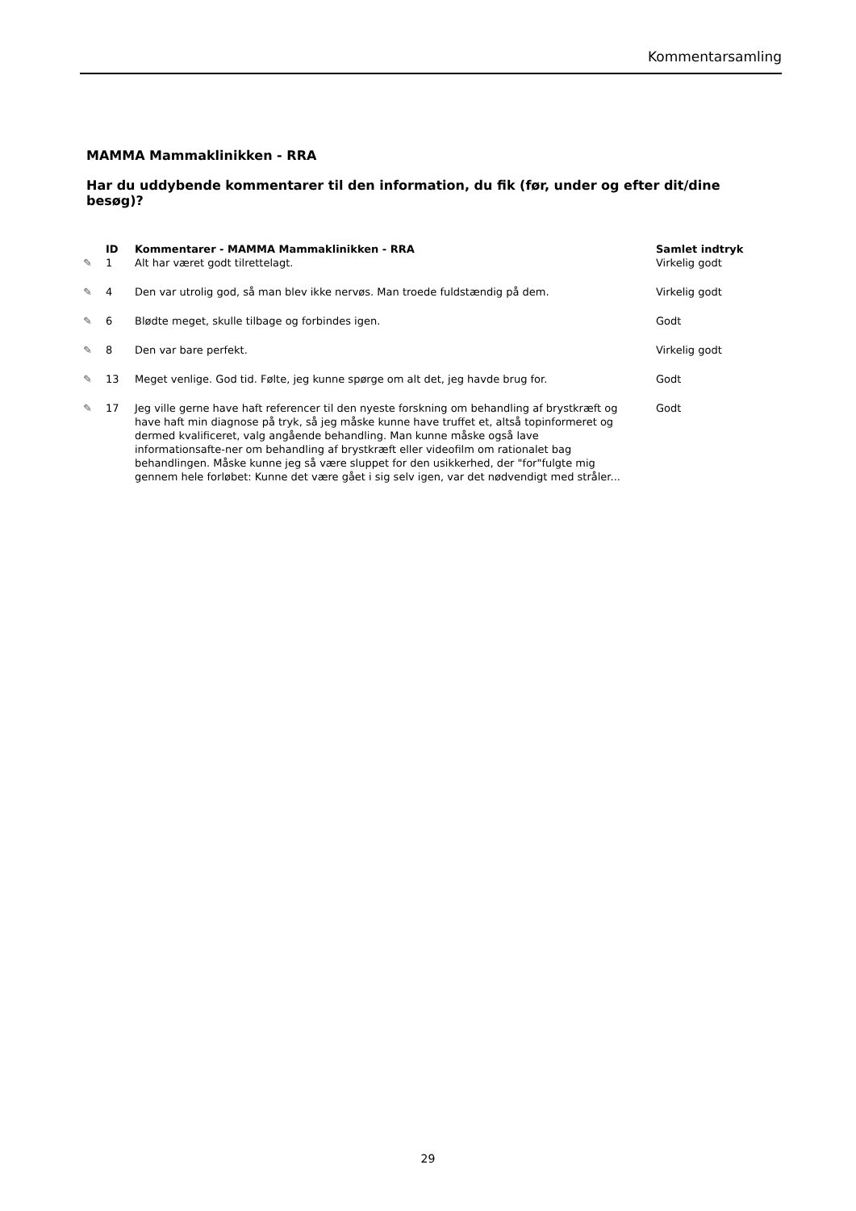Kommentarsamling
MAMMA Mammaklinikken - RRA
Har du uddybende kommentarer til den information, du fik (før, under og efter dit/dine besøg)?
| | ID | Kommentarer - MAMMA Mammaklinikken - RRA | Samlet indtryk |
| --- | --- | --- | --- |
| ✎ | 1 | Alt har været godt tilrettelagt. | Virkelig godt |
| ✎ | 4 | Den var utrolig god, så man blev ikke nervøs. Man troede fuldstændig på dem. | Virkelig godt |
| ✎ | 6 | Blødte meget, skulle tilbage og forbindes igen. | Godt |
| ✎ | 8 | Den var bare perfekt. | Virkelig godt |
| ✎ | 13 | Meget venlige. God tid. Følte, jeg kunne spørge om alt det, jeg havde brug for. | Godt |
| ✎ | 17 | Jeg ville gerne have haft referencer til den nyeste forskning om behandling af brystkræft og have haft min diagnose på tryk, så jeg måske kunne have truffet et, altså topinformeret og dermed kvalificeret, valg angående behandling. Man kunne måske også lave informationsafte-ner om behandling af brystkræft eller videofilm om rationalet bag behandlingen. Måske kunne jeg så være sluppet for den usikkerhed, der "for"fulgte mig gennem hele forløbet: Kunne det være gået i sig selv igen, var det nødvendigt med stråler... | Godt |
29